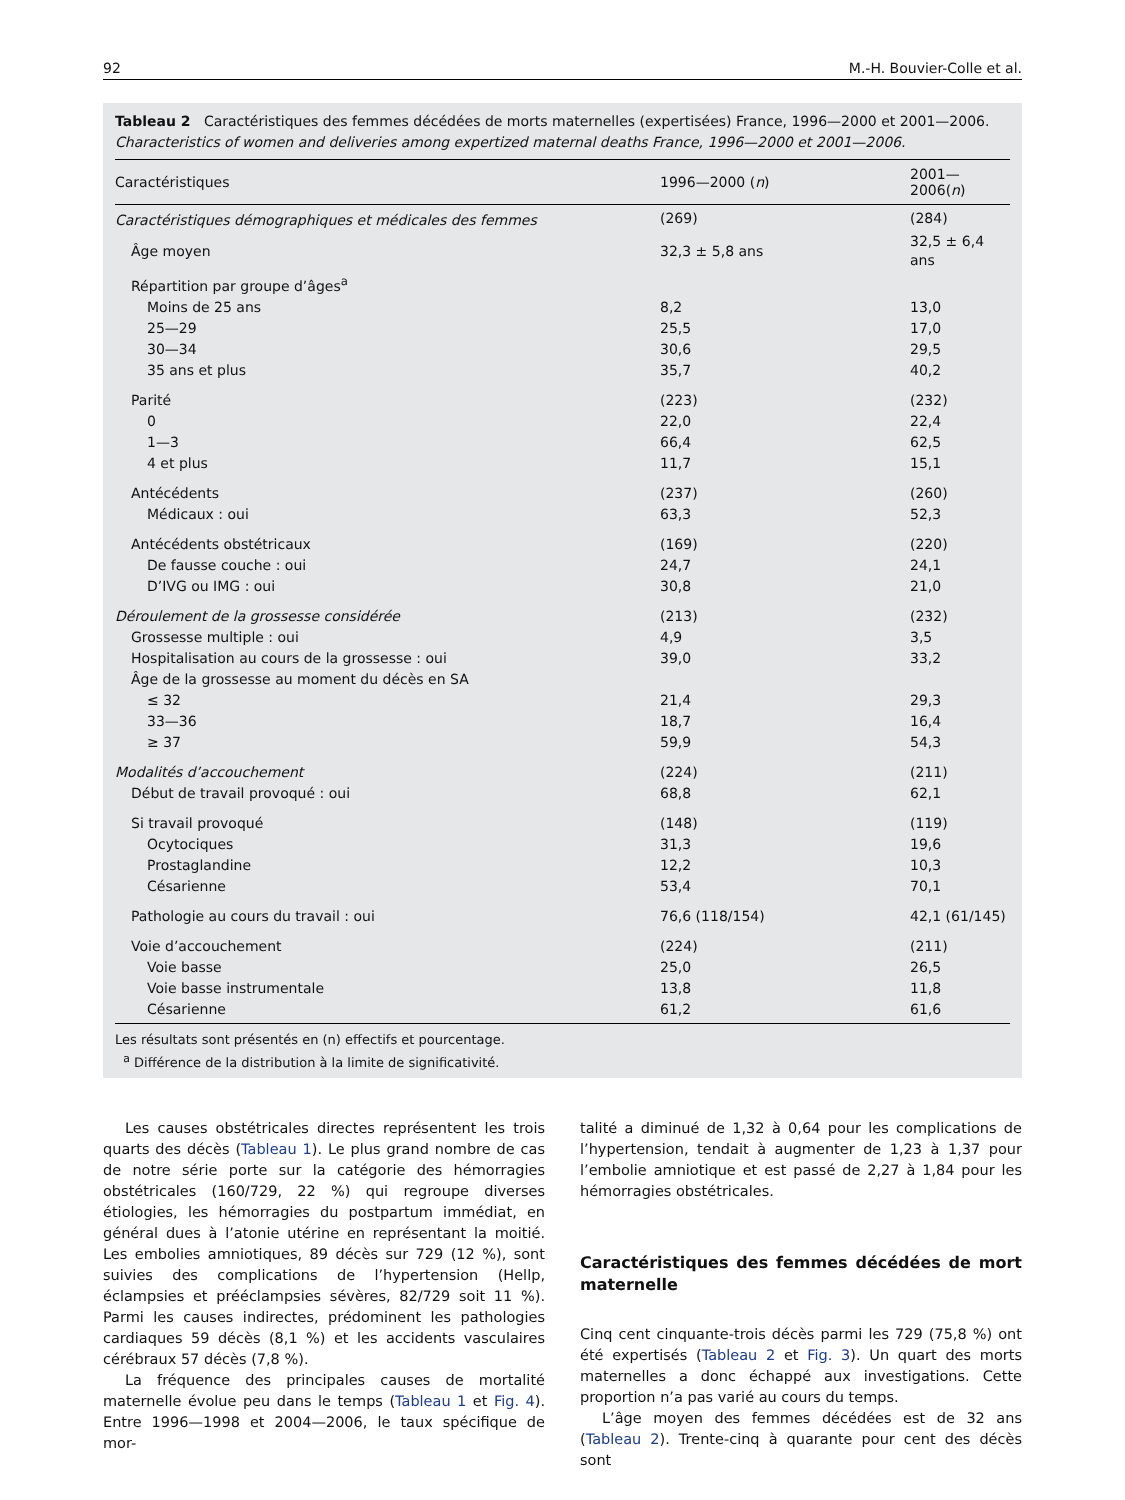92 M.-H. Bouvier-Colle et al.
Tableau 2 Caractéristiques des femmes décédées de morts maternelles (expertisées) France, 1996—2000 et 2001—2006.
Characteristics of women and deliveries among expertized maternal deaths France, 1996—2000 et 2001—2006.
| Caractéristiques | 1996—2000 ( n ) | 2001—2006( n ) |
| --- | --- | --- |
| Caractéristiques démographiques et médicales des femmes | (269) | (284) |
| Âge moyen | 32,3 ± 5,8 ans | 32,5 ± 6,4 ans |
| Répartition par groupe d’âges<sup>a</sup> | | |
| Moins de 25 ans | 8,2 | 13,0 |
| 25—29 | 25,5 | 17,0 |
| 30—34 | 30,6 | 29,5 |
| 35 ans et plus | 35,7 | 40,2 |
| Parité | (223) | (232) |
| 0 | 22,0 | 22,4 |
| 1—3 | 66,4 | 62,5 |
| 4 et plus | 11,7 | 15,1 |
| Antécédents | (237) | (260) |
| Médicaux : oui | 63,3 | 52,3 |
| Antécédents obstétricaux | (169) | (220) |
| De fausse couche : oui | 24,7 | 24,1 |
| D’IVG ou IMG : oui | 30,8 | 21,0 |
| Déroulement de la grossesse considérée | (213) | (232) |
| Grossesse multiple : oui | 4,9 | 3,5 |
| Hospitalisation au cours de la grossesse : oui | 39,0 | 33,2 |
| Âge de la grossesse au moment du décès en SA | | |
| ≤ 32 | 21,4 | 29,3 |
| 33—36 | 18,7 | 16,4 |
| ≥ 37 | 59,9 | 54,3 |
| Modalités d’accouchement | (224) | (211) |
| Début de travail provoqué : oui | 68,8 | 62,1 |
| Si travail provoqué | (148) | (119) |
| Ocytociques | 31,3 | 19,6 |
| Prostaglandine | 12,2 | 10,3 |
| Césarienne | 53,4 | 70,1 |
| Pathologie au cours du travail : oui | 76,6 (118/154) | 42,1 (61/145) |
| Voie d’accouchement | (224) | (211) |
| Voie basse | 25,0 | 26,5 |
| Voie basse instrumentale | 13,8 | 11,8 |
| Césarienne | 61,2 | 61,6 |
Les résultats sont présentés en (n) effectifs et pourcentage.
<sup>a</sup> Différence de la distribution à la limite de significativité.
Les causes obstétricales directes représentent les trois quarts des décès (Tableau 1). Le plus grand nombre de cas de notre série porte sur la catégorie des hémorragies obstétricales (160/729, 22 %) qui regroupe diverses étiologies, les hémorragies du postpartum immédiat, en général dues à l’atonie utérine en représentant la moitié. Les embolies amniotiques, 89 décès sur 729 (12 %), sont suivies des complications de l’hypertension (Hellp, éclampsies et prééclampsies sévères, 82/729 soit 11 %). Parmi les causes indirectes, prédominent les pathologies cardiaques 59 décès (8,1 %) et les accidents vasculaires cérébraux 57 décès (7,8 %).
La fréquence des principales causes de mortalité maternelle évolue peu dans le temps (Tableau 1 et Fig. 4). Entre 1996—1998 et 2004—2006, le taux spécifique de mor-
talité a diminué de 1,32 à 0,64 pour les complications de l’hypertension, tendait à augmenter de 1,23 à 1,37 pour l’embolie amniotique et est passé de 2,27 à 1,84 pour les hémorragies obstétricales.
Caractéristiques des femmes décédées de mort maternelle
Cinq cent cinquante-trois décès parmi les 729 (75,8 %) ont été expertisés (Tableau 2 et Fig. 3). Un quart des morts maternelles a donc échappé aux investigations. Cette proportion n’a pas varié au cours du temps.
L’âge moyen des femmes décédées est de 32 ans (Tableau 2). Trente-cinq à quarante pour cent des décès sont